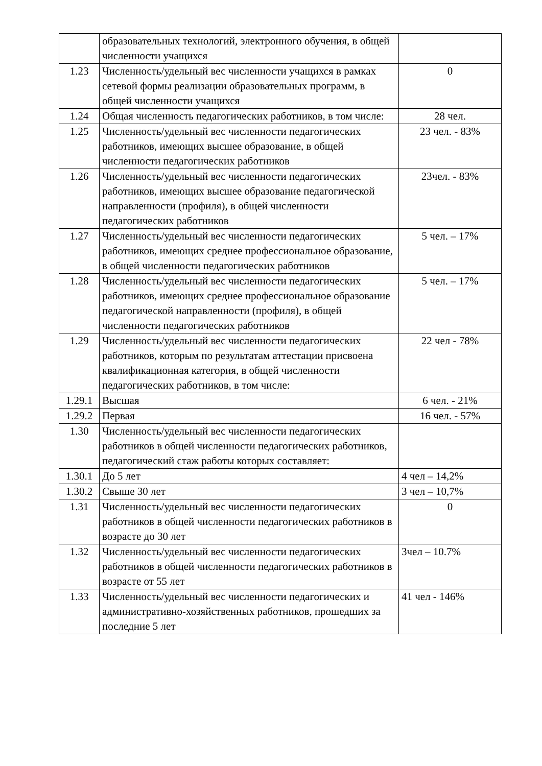| | образовательных технологий, электронного обучения, в общей численности учащихся | |
| 1.23 | Численность/удельный вес численности учащихся в рамках сетевой формы реализации образовательных программ, в общей численности учащихся | 0 |
| 1.24 | Общая численность педагогических работников, в том числе: | 28 чел. |
| 1.25 | Численность/удельный вес численности педагогических работников, имеющих высшее образование, в общей численности педагогических работников | 23 чел. - 83% |
| 1.26 | Численность/удельный вес численности педагогических работников, имеющих высшее образование педагогической направленности (профиля), в общей численности педагогических работников | 23чел. - 83% |
| 1.27 | Численность/удельный вес численности педагогических работников, имеющих среднее профессиональное образование, в общей численности педагогических работников | 5 чел. – 17% |
| 1.28 | Численность/удельный вес численности педагогических работников, имеющих среднее профессиональное образование педагогической направленности (профиля), в общей численности педагогических работников | 5 чел. – 17% |
| 1.29 | Численность/удельный вес численности педагогических работников, которым по результатам аттестации присвоена квалификационная категория, в общей численности педагогических работников, в том числе: | 22 чел - 78% |
| 1.29.1 | Высшая | 6 чел. - 21% |
| 1.29.2 | Первая | 16 чел. - 57% |
| 1.30 | Численность/удельный вес численности педагогических работников в общей численности педагогических работников, педагогический стаж работы которых составляет: | |
| 1.30.1 | До 5 лет | 4 чел – 14,2% |
| 1.30.2 | Свыше 30 лет | 3 чел – 10,7% |
| 1.31 | Численность/удельный вес численности педагогических работников в общей численности педагогических работников в возрасте до 30 лет | 0 |
| 1.32 | Численность/удельный вес численности педагогических работников в общей численности педагогических работников в возрасте от 55 лет | 3чел – 10.7% |
| 1.33 | Численность/удельный вес численности педагогических и административно-хозяйственных работников, прошедших за последние 5 лет | 41 чел - 146% |